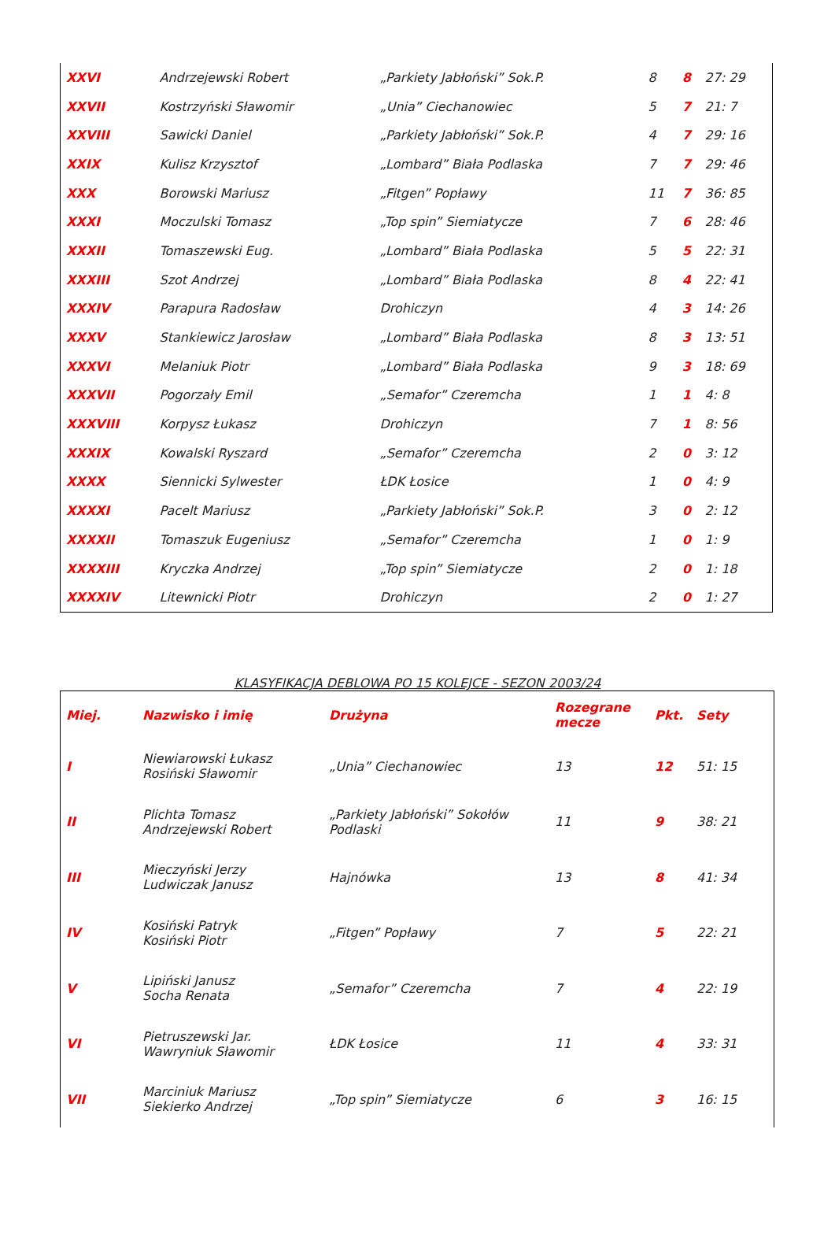| XXVI | Andrzejewski Robert | „Parkiety Jabłoński” Sok.P. | 8 | 8 | 27: 29 |
| XXVII | Kostrzyński Sławomir | „Unia” Ciechanowiec | 5 | 7 | 21: 7 |
| XXVIII | Sawicki Daniel | „Parkiety Jabłoński” Sok.P. | 4 | 7 | 29: 16 |
| XXIX | Kulisz Krzysztof | „Lombard” Biała Podlaska | 7 | 7 | 29: 46 |
| XXX | Borowski Mariusz | „Fitgen” Popławy | 11 | 7 | 36: 85 |
| XXXI | Moczulski Tomasz | „Top spin” Siemiatycze | 7 | 6 | 28: 46 |
| XXXII | Tomaszewski Eug. | „Lombard” Biała Podlaska | 5 | 5 | 22: 31 |
| XXXIII | Szot Andrzej | „Lombard” Biała Podlaska | 8 | 4 | 22: 41 |
| XXXIV | Parapura Radosław | Drohiczyn | 4 | 3 | 14: 26 |
| XXXV | Stankiewicz Jarosław | „Lombard” Biała Podlaska | 8 | 3 | 13: 51 |
| XXXVI | Melaniuk Piotr | „Lombard” Biała Podlaska | 9 | 3 | 18: 69 |
| XXXVII | Pogorzały Emil | „Semafor” Czeremcha | 1 | 1 | 4: 8 |
| XXXVIII | Korpysz Łukasz | Drohiczyn | 7 | 1 | 8: 56 |
| XXXIX | Kowalski Ryszard | „Semafor” Czeremcha | 2 | 0 | 3: 12 |
| XXXX | Siennicki Sylwester | ŁDK Łosice | 1 | 0 | 4: 9 |
| XXXXI | Pacelt Mariusz | „Parkiety Jabłoński” Sok.P. | 3 | 0 | 2: 12 |
| XXXXII | Tomaszuk Eugeniusz | „Semafor” Czeremcha | 1 | 0 | 1: 9 |
| XXXXIII | Kryczka Andrzej | „Top spin” Siemiatycze | 2 | 0 | 1: 18 |
| XXXXIV | Litewnicki Piotr | Drohiczyn | 2 | 0 | 1: 27 |
KLASYFIKACJA DEBLOWA PO 15 KOLEJCE - SEZON 2003/24
| Miej. | Nazwisko i imię | Drużyna | Rozegrane mecze | Pkt. | Sety |
| --- | --- | --- | --- | --- | --- |
| I | Niewiarowski Łukasz Rosiński Sławomir | „Unia” Ciechanowiec | 13 | 12 | 51: 15 |
| II | Plichta Tomasz Andrzejewski Robert | „Parkiety Jabłoński” Sokołów Podlaski | 11 | 9 | 38: 21 |
| III | Mieczyński Jerzy Ludwiczak Janusz | Hajnówka | 13 | 8 | 41: 34 |
| IV | Kosiński Patryk Kosiński Piotr | „Fitgen” Popławy | 7 | 5 | 22: 21 |
| V | Lipiński Janusz Socha Renata | „Semafor” Czeremcha | 7 | 4 | 22: 19 |
| VI | Pietruszewski Jar. Wawryniuk Sławomir | ŁDK Łosice | 11 | 4 | 33: 31 |
| VII | Marciniuk Mariusz Siekierko Andrzej | „Top spin” Siemiatycze | 6 | 3 | 16: 15 |